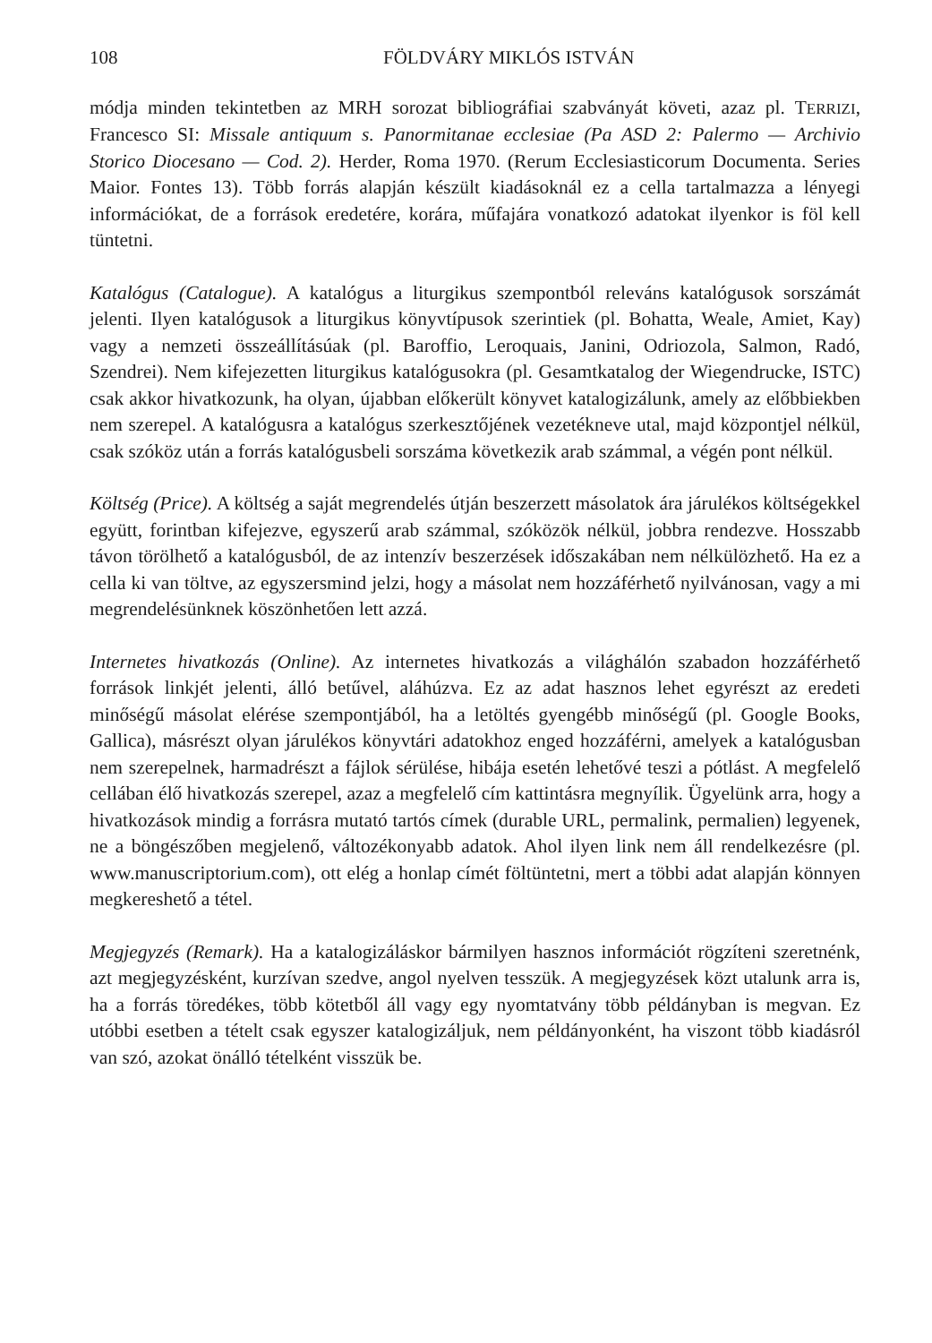108 FÖLDVÁRY MIKLÓS ISTVÁN
módja minden tekintetben az MRH sorozat bibliográfiai szabványát követi, azaz pl. TERRIZI, Francesco SI: Missale antiquum s. Panormitanae ecclesiae (Pa ASD 2: Palermo — Archivio Storico Diocesano — Cod. 2). Herder, Roma 1970. (Rerum Ecclesiasticorum Documenta. Series Maior. Fontes 13). Több forrás alapján készült kiadásoknál ez a cella tartalmazza a lényegi információkat, de a források eredetére, korára, műfajára vonatkozó adatokat ilyenkor is föl kell tüntetni.
Katalógus (Catalogue). A katalógus a liturgikus szempontból releváns katalógusok sorszámát jelenti. Ilyen katalógusok a liturgikus könyvtípusok szerintiek (pl. Bohatta, Weale, Amiet, Kay) vagy a nemzeti összeállításúak (pl. Baroffio, Leroquais, Janini, Odriozola, Salmon, Radó, Szendrei). Nem kifejezetten liturgikus katalógusokra (pl. Gesamtkatalog der Wiegendrucke, ISTC) csak akkor hivatkozunk, ha olyan, újabban előkerült könyvet katalogizálunk, amely az előbbiekben nem szerepel. A katalógusra a katalógus szerkesztőjének vezetékneve utal, majd központjel nélkül, csak szóköz után a forrás katalógusbeli sorszáma következik arab számmal, a végén pont nélkül.
Költség (Price). A költség a saját megrendelés útján beszerzett másolatok ára járulékos költségekkel együtt, forintban kifejezve, egyszerű arab számmal, szóközök nélkül, jobbra rendezve. Hosszabb távon törölhető a katalógusból, de az intenzív beszerzések időszakában nem nélkülözhető. Ha ez a cella ki van töltve, az egyszersmind jelzi, hogy a másolat nem hozzáférhető nyilvánosan, vagy a mi megrendelésünknek köszönhetően lett azzá.
Internetes hivatkozás (Online). Az internetes hivatkozás a világhálón szabadon hozzáférhető források linkjét jelenti, álló betűvel, aláhúzva. Ez az adat hasznos lehet egyrészt az eredeti minőségű másolat elérése szempontjából, ha a letöltés gyengébb minőségű (pl. Google Books, Gallica), másrészt olyan járulékos könyvtári adatokhoz enged hozzáférni, amelyek a katalógusban nem szerepelnek, harmadrészt a fájlok sérülése, hibája esetén lehetővé teszi a pótlást. A megfelelő cellában élő hivatkozás szerepel, azaz a megfelelő cím kattintásra megnyílik. Ügyelünk arra, hogy a hivatkozások mindig a forrásra mutató tartós címek (durable URL, permalink, permalien) legyenek, ne a böngészőben megjelenő, változékonyabb adatok. Ahol ilyen link nem áll rendelkezésre (pl. www.manuscriptorium.com), ott elég a honlap címét föltüntetni, mert a többi adat alapján könnyen megkereshető a tétel.
Megjegyzés (Remark). Ha a katalogizáláskor bármilyen hasznos információt rögzíteni szeretnénk, azt megjegyzésként, kurzívan szedve, angol nyelven tesszük. A megjegyzések közt utalunk arra is, ha a forrás töredékes, több kötetből áll vagy egy nyomtatvány több példányban is megvan. Ez utóbbi esetben a tételt csak egyszer katalogizáljuk, nem példányonként, ha viszont több kiadásról van szó, azokat önálló tételként visszük be.